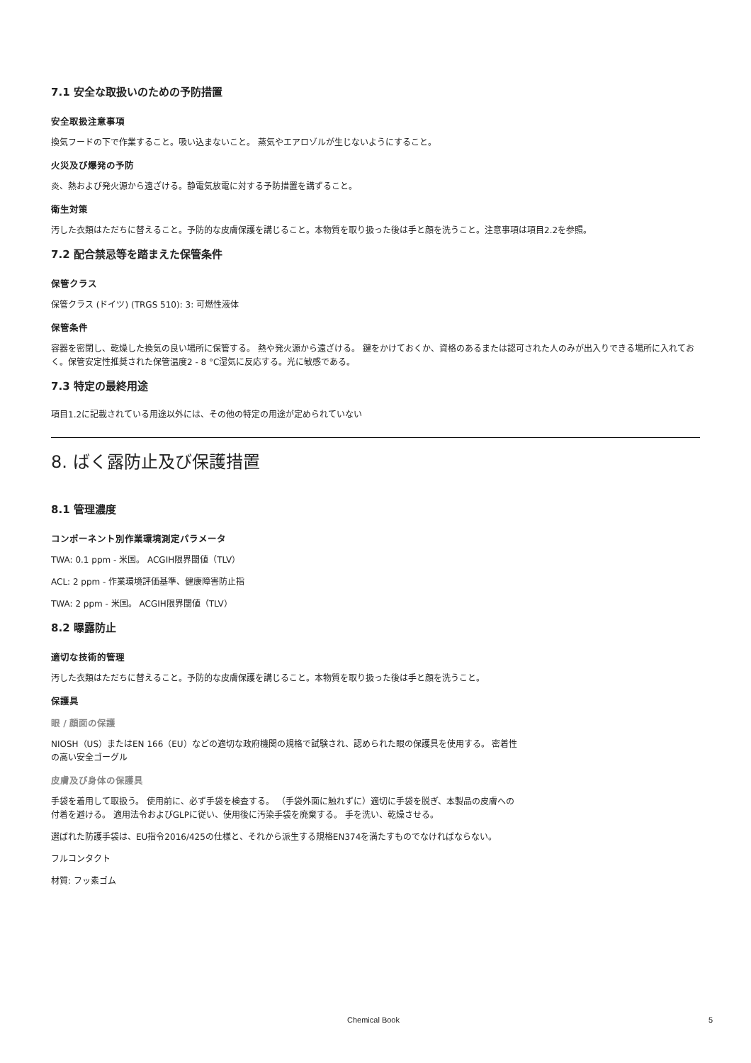7.1 安全な取扱いのための予防措置
安全取扱注意事項
換気フードの下で作業すること。吸い込まないこと。 蒸気やエアロゾルが生じないようにすること。
火災及び爆発の予防
炎、熱および発火源から遠ざける。静電気放電に対する予防措置を講ずること。
衛生対策
汚した衣類はただちに替えること。予防的な皮膚保護を講じること。本物質を取り扱った後は手と顔を洗うこと。注意事項は項目2.2を参照。
7.2 配合禁忌等を踏まえた保管条件
保管クラス
保管クラス (ドイツ) (TRGS 510): 3: 可燃性液体
保管条件
容器を密閉し、乾燥した換気の良い場所に保管する。 熱や発火源から遠ざける。 鍵をかけておくか、資格のあるまたは認可された人のみが出入りできる場所に入れておく。保管安定性推奨された保管温度2 - 8 °C湿気に反応する。光に敏感である。
7.3 特定の最終用途
項目1.2に記載されている用途以外には、その他の特定の用途が定められていない
8. ばく露防止及び保護措置
8.1 管理濃度
コンポーネント別作業環境測定パラメータ
TWA: 0.1 ppm - 米国。 ACGIH限界閾値（TLV）
ACL: 2 ppm - 作業環境評価基準、健康障害防止指
TWA: 2 ppm - 米国。 ACGIH限界閾値（TLV）
8.2 曝露防止
適切な技術的管理
汚した衣類はただちに替えること。予防的な皮膚保護を講じること。本物質を取り扱った後は手と顔を洗うこと。
保護具
眼 / 顔面の保護
NIOSH（US）またはEN 166（EU）などの適切な政府機関の規格で試験され、認められた眼の保護具を使用する。 密着性の高い安全ゴーグル
皮膚及び身体の保護具
手袋を着用して取扱う。 使用前に、必ず手袋を検査する。 （手袋外面に触れずに）適切に手袋を脱ぎ、本製品の皮膚への付着を避ける。 適用法令およびGLPに従い、使用後に汚染手袋を廃棄する。 手を洗い、乾燥させる。
選ばれた防護手袋は、EU指令2016/425の仕様と、それから派生する規格EN374を満たすものでなければならない。
フルコンタクト
材質: フッ素ゴム
Chemical Book 5